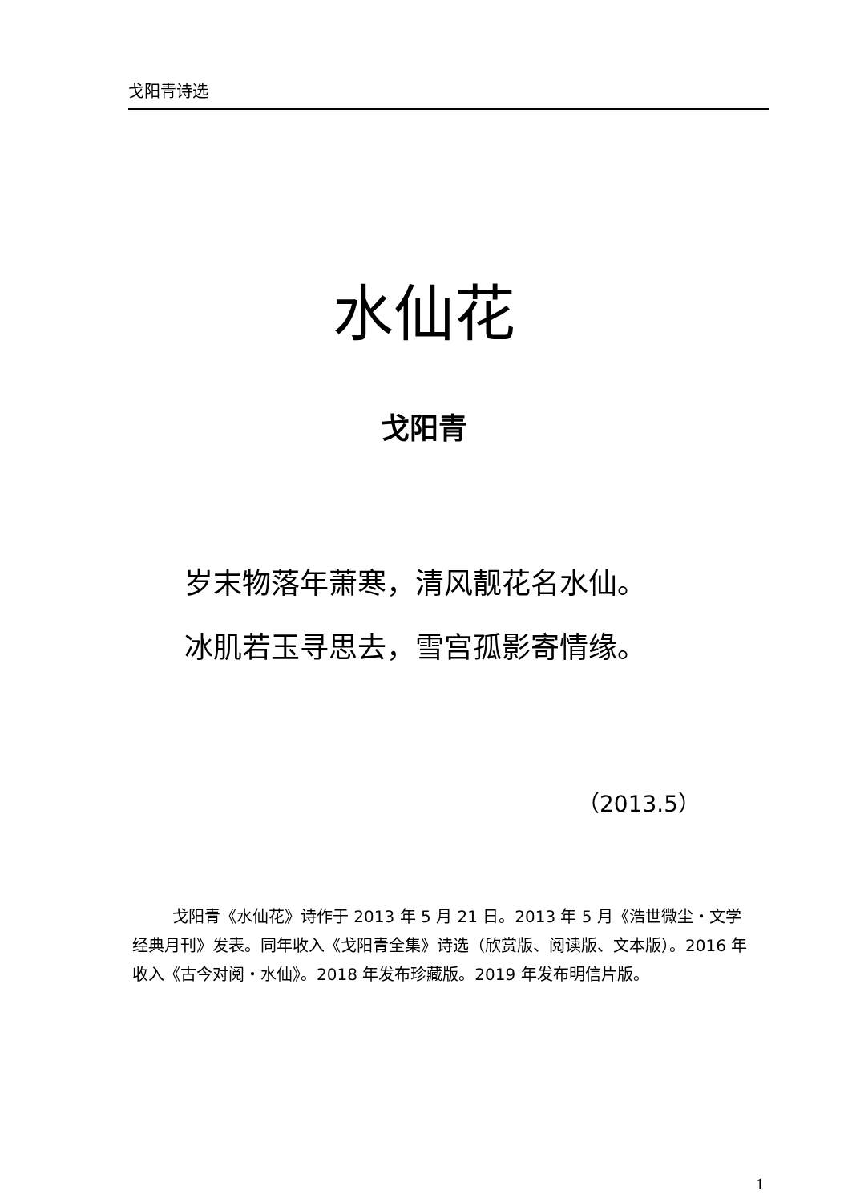戈阳青诗选
水仙花
戈阳青
岁末物落年萧寒，清风靓花名水仙。
冰肌若玉寻思去，雪宫孤影寄情缘。
（2013.5）
戈阳青《水仙花》诗作于 2013 年 5 月 21 日。2013 年 5 月《浩世微尘・文学经典月刊》发表。同年收入《戈阳青全集》诗选（欣赏版、阅读版、文本版）。2016 年收入《古今对阅・水仙》。2018 年发布珍藏版。2019 年发布明信片版。
1